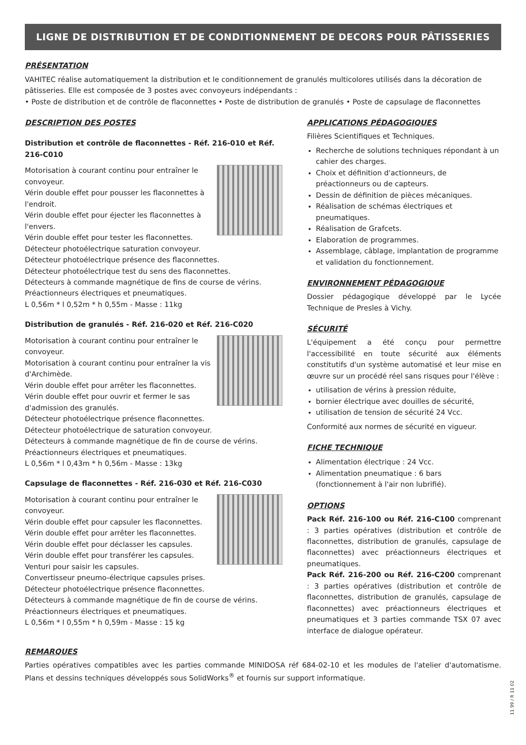LIGNE DE DISTRIBUTION ET DE CONDITIONNEMENT DE DECORS POUR PÂTISSERIES
PRÉSENTATION
VAHITEC réalise automatiquement la distribution et le conditionnement de granulés multicolores utilisés dans la décoration de pâtisseries. Elle est composée de 3 postes avec convoyeurs indépendants :
• Poste de distribution et de contrôle de flaconnettes • Poste de distribution de granulés • Poste de capsulage de flaconnettes
DESCRIPTION DES POSTES
Distribution et contrôle de flaconnettes - Réf. 216-010 et Réf. 216-C010
Motorisation à courant continu pour entraîner le convoyeur.
Vérin double effet pour pousser les flaconnettes à l'endroit.
Vérin double effet pour éjecter les flaconnettes à l'envers.
Vérin double effet pour tester les flaconnettes.
Détecteur photoélectrique saturation convoyeur.
Détecteur photoélectrique présence des flaconnettes.
Détecteur photoélectrique test du sens des flaconnettes.
Détecteurs à commande magnétique de fins de course de vérins.
Préactionneurs électriques et pneumatiques.
L 0,56m * l 0,52m * h 0,55m - Masse : 11kg
Distribution de granulés - Réf. 216-020 et Réf. 216-C020
Motorisation à courant continu pour entraîner le convoyeur.
Motorisation à courant continu pour entraîner la vis d'Archimède.
Vérin double effet pour arrêter les flaconnettes.
Vérin double effet pour ouvrir et fermer le sas d'admission des granulés.
Détecteur photoélectrique présence flaconnettes.
Détecteur photoélectrique de saturation convoyeur.
Détecteurs à commande magnétique de fin de course de vérins.
Préactionneurs électriques et pneumatiques.
L 0,56m * l 0,43m * h 0,56m - Masse : 13kg
Capsulage de flaconnettes - Réf. 216-030 et Réf. 216-C030
Motorisation à courant continu pour entraîner le convoyeur.
Vérin double effet pour capsuler les flaconnettes.
Vérin double effet pour arrêter les flaconnettes.
Vérin double effet pour déclasser les capsules.
Vérin double effet pour transférer les capsules.
Venturi pour saisir les capsules.
Convertisseur pneumo-électrique capsules prises.
Détecteur photoélectrique présence flaconnettes.
Détecteurs à commande magnétique de fin de course de vérins.
Préactionneurs électriques et pneumatiques.
L 0,56m * l 0,55m * h 0,59m - Masse : 15 kg
APPLICATIONS PÉDAGOGIQUES
Filières Scientifiques et Techniques.
Recherche de solutions techniques répondant à un cahier des charges.
Choix et définition d'actionneurs, de préactionneurs ou de capteurs.
Dessin de définition de pièces mécaniques.
Réalisation de schémas électriques et pneumatiques.
Réalisation de Grafcets.
Elaboration de programmes.
Assemblage, câblage, implantation de programme et validation du fonctionnement.
ENVIRONNEMENT PÉDAGOGIQUE
Dossier pédagogique développé par le Lycée Technique de Presles à Vichy.
SÉCURITÉ
L'équipement a été conçu pour permettre l'accessibilité en toute sécurité aux éléments constitutifs d'un système automatisé et leur mise en œuvre sur un procédé réel sans risques pour l'élève :
utilisation de vérins à pression réduite,
bornier électrique avec douilles de sécurité,
utilisation de tension de sécurité 24 Vcc.
Conformité aux normes de sécurité en vigueur.
FICHE TECHNIQUE
Alimentation électrique : 24 Vcc.
Alimentation pneumatique : 6 bars (fonctionnement à l'air non lubrifié).
OPTIONS
Pack Réf. 216-100 ou Réf. 216-C100 comprenant : 3 parties opératives (distribution et contrôle de flaconnettes, distribution de granulés, capsulage de flaconnettes) avec préactionneurs électriques et pneumatiques.
Pack Réf. 216-200 ou Réf. 216-C200 comprenant : 3 parties opératives (distribution et contrôle de flaconnettes, distribution de granulés, capsulage de flaconnettes) avec préactionneurs électriques et pneumatiques et 3 parties commande TSX 07 avec interface de dialogue opérateur.
REMARQUES
Parties opératives compatibles avec les parties commande MINIDOSA réf 684-02-10 et les modules de l'atelier d'automatisme. Plans et dessins techniques développés sous SolidWorks<sup>®</sup> et fournis sur support informatique.
11 99 / R 11 02